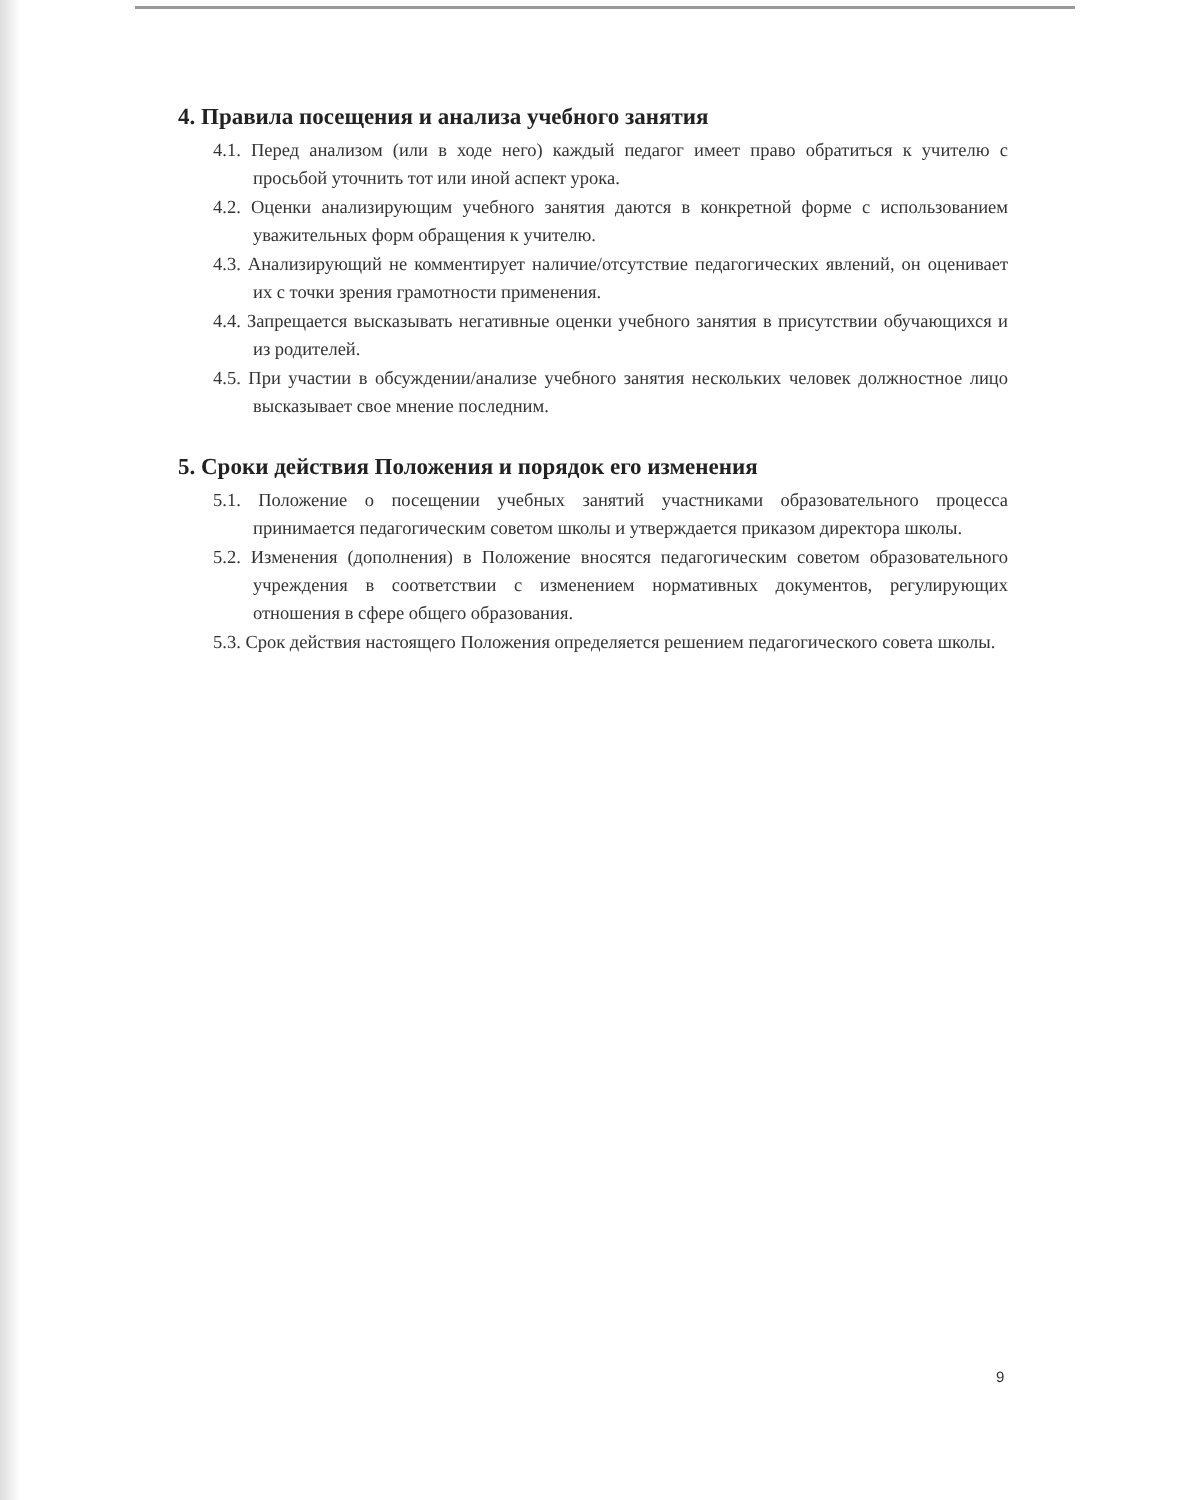4. Правила посещения и анализа учебного занятия
4.1. Перед анализом (или в ходе него) каждый педагог имеет право обратиться к учителю с просьбой уточнить тот или иной аспект урока.
4.2. Оценки анализирующим учебного занятия даются в конкретной форме с использованием уважительных форм обращения к учителю.
4.3. Анализирующий не комментирует наличие/отсутствие педагогических явлений, он оценивает их с точки зрения грамотности применения.
4.4. Запрещается высказывать негативные оценки учебного занятия в присутствии обучающихся и из родителей.
4.5. При участии в обсуждении/анализе учебного занятия нескольких человек должностное лицо высказывает свое мнение последним.
5. Сроки действия Положения и порядок его изменения
5.1. Положение о посещении учебных занятий участниками образовательного процесса принимается педагогическим советом школы и утверждается приказом директора школы.
5.2. Изменения (дополнения) в Положение вносятся педагогическим советом образовательного учреждения в соответствии с изменением нормативных документов, регулирующих отношения в сфере общего образования.
5.3. Срок действия настоящего Положения определяется решением педагогического совета школы.
9